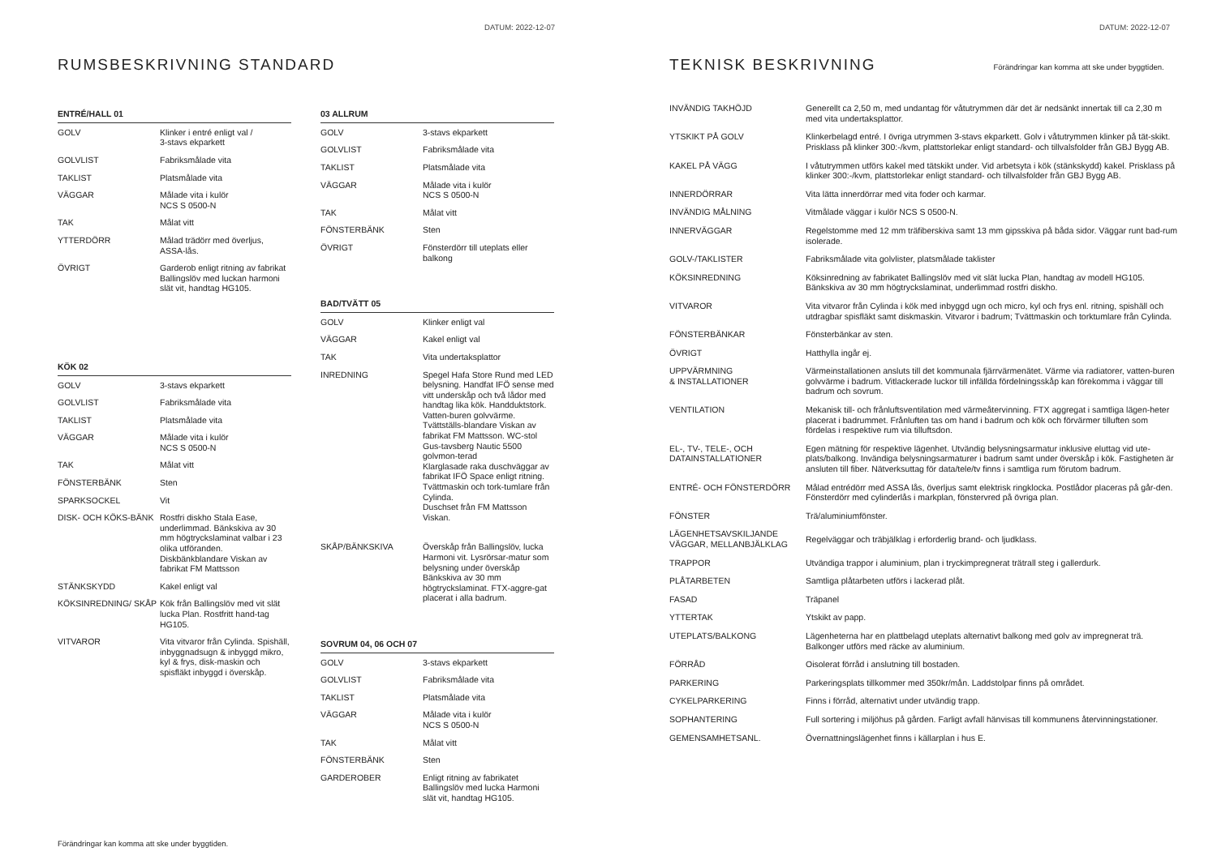DATUM: 2022-12-07
RUMSBESKRIVNING STANDARD
ENTRÉ/HALL 01
| GOLV | Klinker i entré enligt val / 3-stavs ekparkett |
| GOLVLIST | Fabriksmålade vita |
| TAKLIST | Platsmålade vita |
| VÄGGAR | Målade vita i kulör NCS S 0500-N |
| TAK | Målat vitt |
| YTTERDÖRR | Målad trädörr med överljus, ASSA-lås. |
| ÖVRIGT | Garderob enligt ritning av fabrikat Ballingslöv med luckan harmoni slät vit, handtag HG105. |
KÖK 02
| GOLV | 3-stavs ekparkett |
| GOLVLIST | Fabriksmålade vita |
| TAKLIST | Platsmålade vita |
| VÄGGAR | Målade vita i kulör NCS S 0500-N |
| TAK | Målat vitt |
| FÖNSTERBÄNK | Sten |
| SPARKSOCKEL | Vit |
| DISK- OCH KÖKS-BÄNK | Rostfri diskho Stala Ease, underlimmad. Bänkskiva av 30 mm högtryckslaminat valbar i 23 olika utföranden. Diskbänkblandare Viskan av fabrikat FM Mattsson |
| STÄNKSKYDD | Kakel enligt val |
| KÖKSINREDNING/ SKÅP | Kök från Ballingslöv med vit slät lucka Plan. Rostfritt hand-tag HG105. |
| VITVAROR | Vita vitvaror från Cylinda. Spishäll, inbyggnadsugn & inbyggd mikro, kyl & frys, disk-maskin och spisfläkt inbyggd i överskåp. |
03 ALLRUM
| GOLV | 3-stavs ekparkett |
| GOLVLIST | Fabriksmålade vita |
| TAKLIST | Platsmålade vita |
| VÄGGAR | Målade vita i kulör NCS S 0500-N |
| TAK | Målat vitt |
| FÖNSTERBÄNK | Sten |
| ÖVRIGT | Fönsterdörr till uteplats eller balkong |
BAD/TVÄTT 05
| GOLV | Klinker enligt val |
| VÄGGAR | Kakel enligt val |
| TAK | Vita undertaksplattor |
| INREDNING | Spegel Hafa Store Rund med LED belysning. Handfat IFÖ sense med vitt underskåp och två lådor med handtag lika kök. Handduktstork. Vatten-buren golvvärme. Tvättställs-blandare Viskan av fabrikat FM Mattsson. WC-stol Gus-tavsberg Nautic 5500 golvmon-terad Klarglasade raka duschväggar av fabrikat IFÖ Space enligt ritning. Tvättmaskin och tork-tumlare från Cylinda. Duschset från FM Mattsson Viskan. |
| SKÅP/BÄNKSKIVA | Överskåp från Ballingslöv, lucka Harmoni vit. Lysrörsar-matur som belysning under överskåp Bänkskiva av 30 mm högtryckslaminat. FTX-aggre-gat placerat i alla badrum. |
SOVRUM 04, 06 OCH 07
| GOLV | 3-stavs ekparkett |
| GOLVLIST | Fabriksmålade vita |
| TAKLIST | Platsmålade vita |
| VÄGGAR | Målade vita i kulör NCS S 0500-N |
| TAK | Målat vitt |
| FÖNSTERBÄNK | Sten |
| GARDEROBER | Enligt ritning av fabrikatet Ballingslöv med lucka Harmoni slät vit, handtag HG105. |
Förändringar kan komma att ske under byggtiden.
DATUM: 2022-12-07
TEKNISK BESKRIVNING
Förändringar kan komma att ske under byggtiden.
| INVÄNDIG TAKHÖJD | Generellt ca 2,50 m, med undantag för våtutrymmen där det är nedsänkt innertak till ca 2,30 m med vita undertaksplattor. |
| YTSKIKT PÅ GOLV | Klinkerbelagd entré. I övriga utrymmen 3-stavs ekparkett. Golv i våtutrymmen klinker på tät-skikt. Prisklass på klinker 300:-/kvm, plattstorlekar enligt standard- och tillvalsfolder från GBJ Bygg AB. |
| KAKEL PÅ VÄGG | I våtutrymmen utförs kakel med tätskikt under. Vid arbetsyta i kök (stänkskydd) kakel. Prisklass på klinker 300:-/kvm, plattstorlekar enligt standard- och tillvalsfolder från GBJ Bygg AB. |
| INNERDÖRRAR | Vita lätta innerdörrar med vita foder och karmar. |
| INVÄNDIG MÅLNING | Vitmålade väggar i kulör NCS S 0500-N. |
| INNERVÄGGAR | Regelstomme med 12 mm träfiberskiva samt 13 mm gipsskiva på båda sidor. Väggar runt bad-rum isolerade. |
| GOLV-/TAKLISTER | Fabriksmålade vita golvlister, platsmålade taklister |
| KÖKSINREDNING | Köksinredning av fabrikatet Ballingslöv med vit slät lucka Plan, handtag av modell HG105. Bänkskiva av 30 mm högtryckslaminat, underlimmad rostfri diskho. |
| VITVAROR | Vita vitvaror från Cylinda i kök med inbyggd ugn och micro, kyl och frys enl. ritning, spishäll och utdragbar spisfläkt samt diskmaskin. Vitvaror i badrum; Tvättmaskin och torktumlare från Cylinda. |
| FÖNSTERBÄNKAR | Fönsterbänkar av sten. |
| ÖVRIGT | Hatthylla ingår ej. |
| UPPVÄRMNING & INSTALLATIONER | Värmeinstallationen ansluts till det kommunala fjärrvärmenätet. Värme via radiatorer, vatten-buren golvvärme i badrum. Vitlackerade luckor till infällda fördelningsskåp kan förekomma i väggar till badrum och sovrum. |
| VENTILATION | Mekanisk till- och frånluftsventilation med värmeåtervinning. FTX aggregat i samtliga lägen-heter placerat i badrummet. Frånluften tas om hand i badrum och kök och förvärmer tilluften som fördelas i respektive rum via tilluftsdon. |
| EL-, TV-, TELE-, OCH DATAINSTALLATIONER | Egen mätning för respektive lägenhet. Utvändig belysningsarmatur inklusive eluttag vid ute-plats/balkong. Invändiga belysningsarmaturer i badrum samt under överskåp i kök. Fastigheten är ansluten till fiber. Nätverksuttag för data/tele/tv finns i samtliga rum förutom badrum. |
| ENTRÉ- OCH FÖNSTERDÖRR | Målad entrédörr med ASSA lås, överljus samt elektrisk ringklocka. Postlådor placeras på går-den. Fönsterdörr med cylinderlås i markplan, fönstervred på övriga plan. |
| FÖNSTER | Trä/aluminiumfönster. |
| LÄGENHETSAVSKILJANDE VÄGGAR, MELLANBJÄLKLAG | Regelväggar och träbjälklag i erforderlig brand- och ljudklass. |
| TRAPPOR | Utvändiga trappor i aluminium, plan i tryckimpregnerat trätrall steg i gallerdurk. |
| PLÅTARBETEN | Samtliga plåtarbeten utförs i lackerad plåt. |
| FASAD | Träpanel |
| YTTERTAK | Ytskikt av papp. |
| UTEPLATS/BALKONG | Lägenheterna har en plattbelagd uteplats alternativt balkong med golv av impregnerat trä. Balkonger utförs med räcke av aluminium. |
| FÖRRÅD | Oisolerat förråd i anslutning till bostaden. |
| PARKERING | Parkeringsplats tillkommer med 350kr/mån. Laddstolpar finns på området. |
| CYKELPARKERING | Finns i förråd, alternativt under utvändig trapp. |
| SOPHANTERING | Full sortering i miljöhus på gården. Farligt avfall hänvisas till kommunens återvinningstationer. |
| GEMENSAMHETSANL. | Övernattningslägenhet finns i källarplan i hus E. |